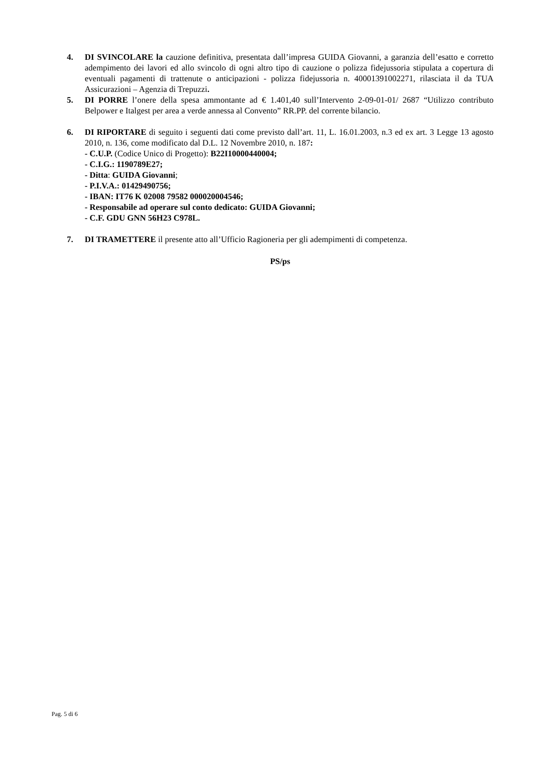4. DI SVINCOLARE la cauzione definitiva, presentata dall’impresa GUIDA Giovanni, a garanzia dell’esatto e corretto adempimento dei lavori ed allo svincolo di ogni altro tipo di cauzione o polizza fidejussoria stipulata a copertura di eventuali pagamenti di trattenute o anticipazioni - polizza fidejussoria n. 40001391002271, rilasciata il da TUA Assicurazioni – Agenzia di Trepuzzi.
5. DI PORRE l’onere della spesa ammontante ad € 1.401,40 sull’Intervento 2-09-01-01/ 2687 “Utilizzo contributo Belpower e Italgest per area a verde annessa al Convento” RR.PP. del corrente bilancio.
6. DI RIPORTARE di seguito i seguenti dati come previsto dall’art. 11, L. 16.01.2003, n.3 ed ex art. 3 Legge 13 agosto 2010, n. 136, come modificato dal D.L. 12 Novembre 2010, n. 187:
- C.U.P. (Codice Unico di Progetto): B22I10000440004;
- C.I.G.: 1190789E27;
- Ditta: GUIDA Giovanni;
- P.I.V.A.: 01429490756;
- IBAN: IT76 K 02008 79582 000020004546;
- Responsabile ad operare sul conto dedicato: GUIDA Giovanni;
- C.F. GDU GNN 56H23 C978L.
7. DI TRAMETTERE il presente atto all’Ufficio Ragioneria per gli adempimenti di competenza.
PS/ps
Pag. 5 di 6